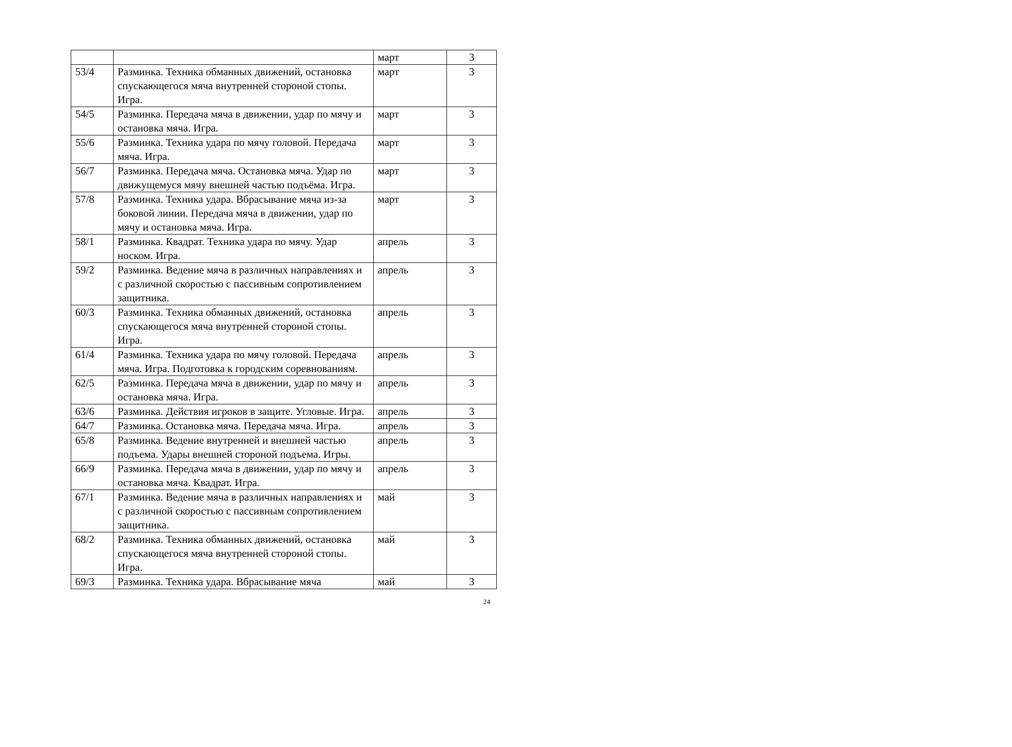| | | март | 3 |
| 53/4 | Разминка. Техника обманных движений, остановка спускающегося мяча внутренней стороной стопы. Игра. | март | 3 |
| 54/5 | Разминка. Передача мяча в движении, удар по мячу и остановка мяча. Игра. | март | 3 |
| 55/6 | Разминка. Техника удара по мячу головой. Передача мяча. Игра. | март | 3 |
| 56/7 | Разминка. Передача мяча. Остановка мяча. Удар по движущемуся мячу внешней частью подъёма. Игра. | март | 3 |
| 57/8 | Разминка. Техника удара. Вбрасывание мяча из-за боковой линии. Передача мяча в движении, удар по мячу и остановка мяча. Игра. | март | 3 |
| 58/1 | Разминка. Квадрат. Техника удара по мячу. Удар носком. Игра. | апрель | 3 |
| 59/2 | Разминка. Ведение мяча в различных направлениях и с различной скоростью с пассивным сопротивлением защитника. | апрель | 3 |
| 60/3 | Разминка. Техника обманных движений, остановка спускающегося мяча внутренней стороной стопы. Игра. | апрель | 3 |
| 61/4 | Разминка. Техника удара по мячу головой. Передача мяча. Игра. Подготовка к городским соревнованиям. | апрель | 3 |
| 62/5 | Разминка. Передача мяча в движении, удар по мячу и остановка мяча. Игра. | апрель | 3 |
| 63/6 | Разминка. Действия игроков в защите. Угловые. Игра. | апрель | 3 |
| 64/7 | Разминка. Остановка мяча. Передача мяча. Игра. | апрель | 3 |
| 65/8 | Разминка. Ведение внутренней и внешней частью подъема. Удары внешней стороной подъема. Игры. | апрель | 3 |
| 66/9 | Разминка. Передача мяча в движении, удар по мячу и остановка мяча. Квадрат. Игра. | апрель | 3 |
| 67/1 | Разминка. Ведение мяча в различных направлениях и с различной скоростью с пассивным сопротивлением защитника. | май | 3 |
| 68/2 | Разминка. Техника обманных движений, остановка спускающегося мяча внутренней стороной стопы. Игра. | май | 3 |
| 69/3 | Разминка. Техника удара. Вбрасывание мяча | май | 3 |
24